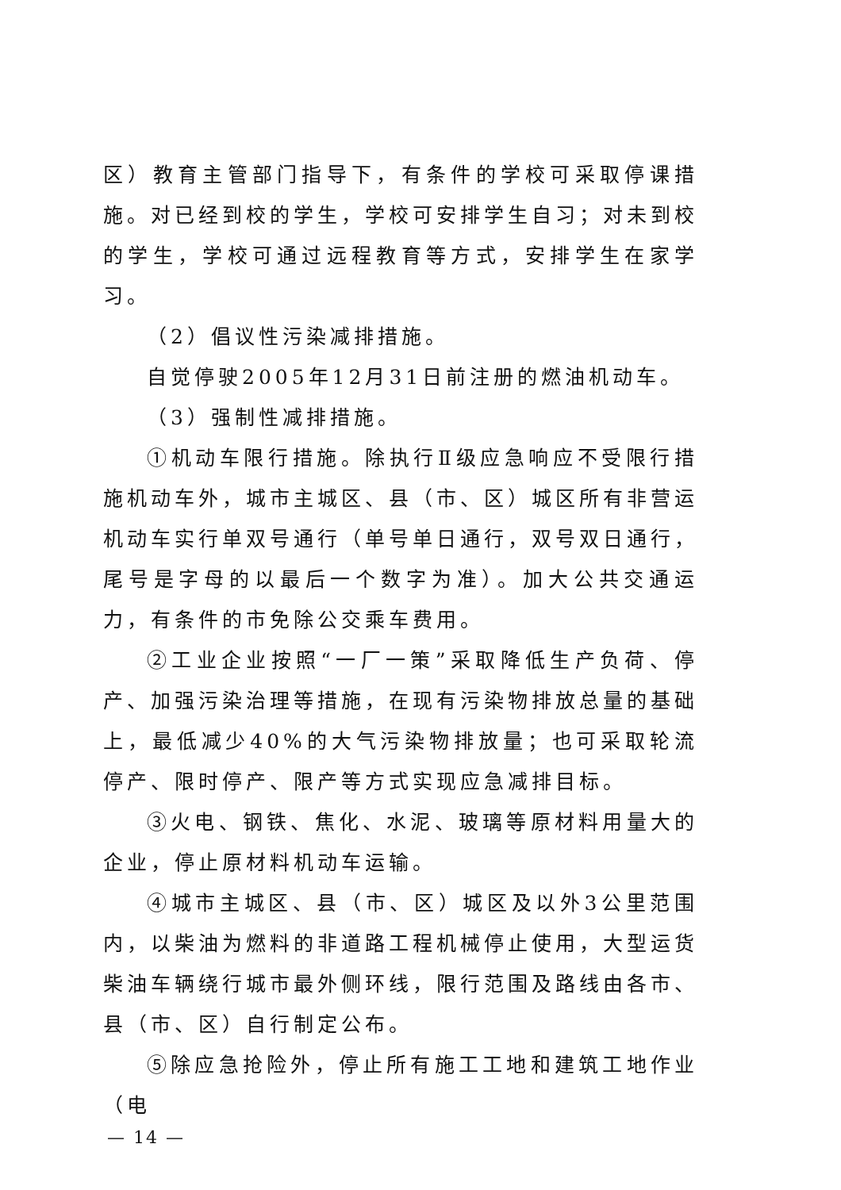区）教育主管部门指导下，有条件的学校可采取停课措施。对已经到校的学生，学校可安排学生自习；对未到校的学生，学校可通过远程教育等方式，安排学生在家学习。
（2）倡议性污染减排措施。
自觉停驶2005年12月31日前注册的燃油机动车。
（3）强制性减排措施。
①机动车限行措施。除执行Ⅱ级应急响应不受限行措施机动车外，城市主城区、县（市、区）城区所有非营运机动车实行单双号通行（单号单日通行，双号双日通行，尾号是字母的以最后一个数字为准）。加大公共交通运力，有条件的市免除公交乘车费用。
②工业企业按照“一厂一策”采取降低生产负荷、停产、加强污染治理等措施，在现有污染物排放总量的基础上，最低减少40%的大气污染物排放量；也可采取轮流停产、限时停产、限产等方式实现应急减排目标。
③火电、钢铁、焦化、水泥、玻璃等原材料用量大的企业，停止原材料机动车运输。
④城市主城区、县（市、区）城区及以外3公里范围内，以柴油为燃料的非道路工程机械停止使用，大型运货柴油车辆绕行城市最外侧环线，限行范围及路线由各市、县（市、区）自行制定公布。
⑤除应急抢险外，停止所有施工工地和建筑工地作业（电
— 14 —